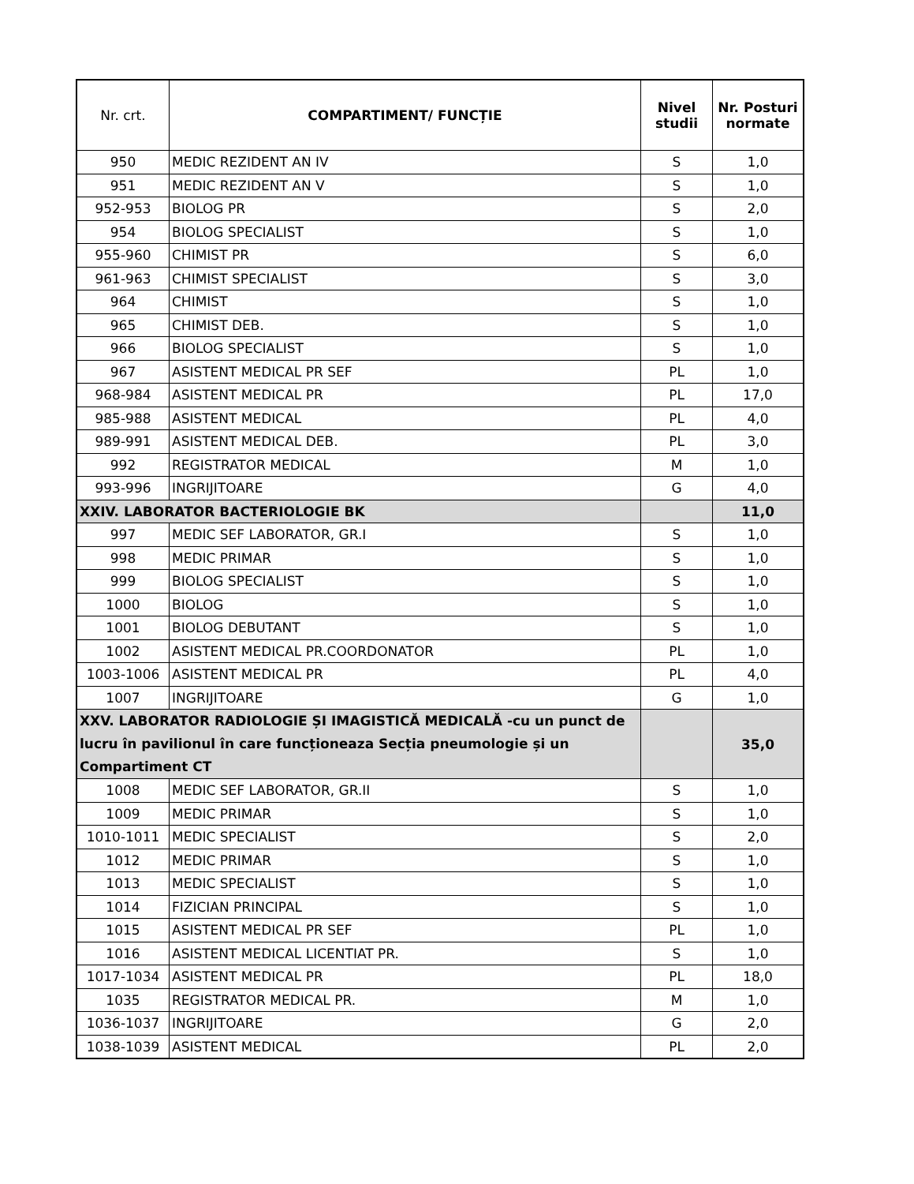| Nr. crt. | COMPARTIMENT/ FUNCȚIE | Nivel studii | Nr. Posturi normate |
| --- | --- | --- | --- |
| 950 | MEDIC REZIDENT AN IV | S | 1,0 |
| 951 | MEDIC REZIDENT AN V | S | 1,0 |
| 952-953 | BIOLOG PR | S | 2,0 |
| 954 | BIOLOG SPECIALIST | S | 1,0 |
| 955-960 | CHIMIST PR | S | 6,0 |
| 961-963 | CHIMIST SPECIALIST | S | 3,0 |
| 964 | CHIMIST | S | 1,0 |
| 965 | CHIMIST DEB. | S | 1,0 |
| 966 | BIOLOG SPECIALIST | S | 1,0 |
| 967 | ASISTENT MEDICAL PR SEF | PL | 1,0 |
| 968-984 | ASISTENT MEDICAL PR | PL | 17,0 |
| 985-988 | ASISTENT MEDICAL | PL | 4,0 |
| 989-991 | ASISTENT MEDICAL DEB. | PL | 3,0 |
| 992 | REGISTRATOR MEDICAL | M | 1,0 |
| 993-996 | INGRIJITOARE | G | 4,0 |
| XXIV. LABORATOR BACTERIOLOGIE BK | | | 11,0 |
| 997 | MEDIC SEF LABORATOR, GR.I | S | 1,0 |
| 998 | MEDIC PRIMAR | S | 1,0 |
| 999 | BIOLOG SPECIALIST | S | 1,0 |
| 1000 | BIOLOG | S | 1,0 |
| 1001 | BIOLOG DEBUTANT | S | 1,0 |
| 1002 | ASISTENT MEDICAL PR.COORDONATOR | PL | 1,0 |
| 1003-1006 | ASISTENT MEDICAL PR | PL | 4,0 |
| 1007 | INGRIJITOARE | G | 1,0 |
| XXV. LABORATOR RADIOLOGIE ȘI IMAGISTICĂ MEDICALĂ -cu un punct de lucru în pavilionul în care funcționeaza Secția pneumologie și un Compartiment CT | | | 35,0 |
| 1008 | MEDIC SEF LABORATOR, GR.II | S | 1,0 |
| 1009 | MEDIC PRIMAR | S | 1,0 |
| 1010-1011 | MEDIC SPECIALIST | S | 2,0 |
| 1012 | MEDIC PRIMAR | S | 1,0 |
| 1013 | MEDIC SPECIALIST | S | 1,0 |
| 1014 | FIZICIAN PRINCIPAL | S | 1,0 |
| 1015 | ASISTENT MEDICAL PR SEF | PL | 1,0 |
| 1016 | ASISTENT MEDICAL LICENTIAT PR. | S | 1,0 |
| 1017-1034 | ASISTENT MEDICAL PR | PL | 18,0 |
| 1035 | REGISTRATOR MEDICAL PR. | M | 1,0 |
| 1036-1037 | INGRIJITOARE | G | 2,0 |
| 1038-1039 | ASISTENT MEDICAL | PL | 2,0 |